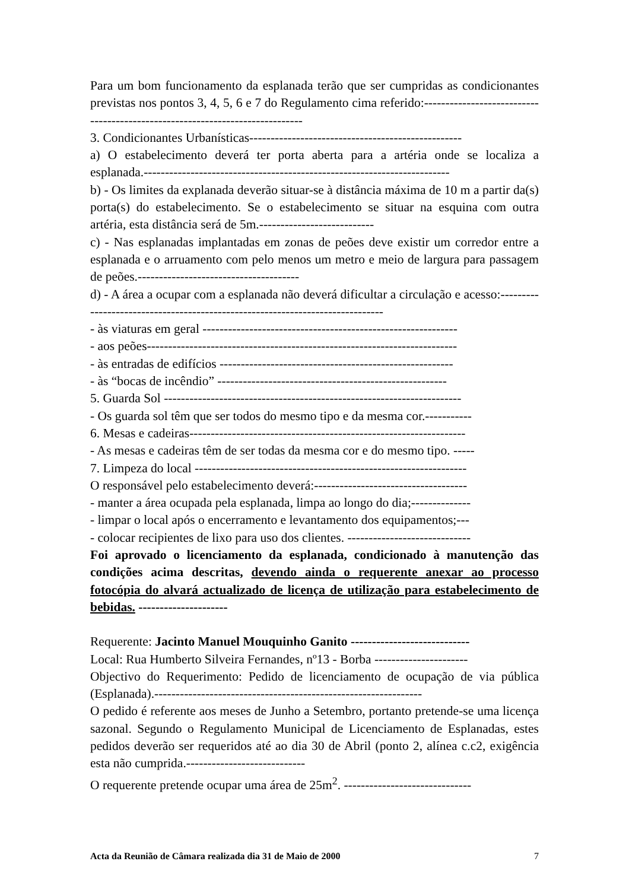Para um bom funcionamento da esplanada terão que ser cumpridas as condicionantes previstas nos pontos 3, 4, 5, 6 e 7 do Regulamento cima referido:-----------------------------------------------------------------------------
3. Condicionantes Urbanísticas--------------------------------------------------
a) O estabelecimento deverá ter porta aberta para a artéria onde se localiza a esplanada.------------------------------------------------------------------------
b) - Os limites da explanada deverão situar-se à distância máxima de 10 m a partir da(s) porta(s) do estabelecimento. Se o estabelecimento se situar na esquina com outra artéria, esta distância será de 5m.---------------------------
c) - Nas esplanadas implantadas em zonas de peões deve existir um corredor entre a esplanada e o arruamento com pelo menos um metro e meio de largura para passagem de peões.--------------------------------------
d) - A área a ocupar com a esplanada não deverá dificultar a circulação e acesso:------------------------------------------------------------------------------
- às viaturas em geral ------------------------------------------------------------
- aos peões-------------------------------------------------------------------------
- às entradas de edifícios -------------------------------------------------------
- às “bocas de incêndio” ------------------------------------------------------
5. Guarda Sol ----------------------------------------------------------------------
- Os guarda sol têm que ser todos do mesmo tipo e da mesma cor.-----------
6. Mesas e cadeiras-----------------------------------------------------------------
- As mesas e cadeiras têm de ser todas da mesma cor e do mesmo tipo. -----
7. Limpeza do local ----------------------------------------------------------------
O responsável pelo estabelecimento deverá:------------------------------------
- manter a área ocupada pela esplanada, limpa ao longo do dia;--------------
- limpar o local após o encerramento e levantamento dos equipamentos;---
- colocar recipientes de lixo para uso dos clientes. -----------------------------
Foi aprovado o licenciamento da esplanada, condicionado à manutenção das condições acima descritas, devendo ainda o requerente anexar ao processo fotocópia do alvará actualizado de licença de utilização para estabelecimento de bebidas. ---------------------
Requerente: Jacinto Manuel Mouquinho Ganito ----------------------------
Local: Rua Humberto Silveira Fernandes, nº13 - Borba ----------------------
Objectivo do Requerimento: Pedido de licenciamento de ocupação de via pública (Esplanada).---------------------------------------------------------------
O pedido é referente aos meses de Junho a Setembro, portanto pretende-se uma licença sazonal. Segundo o Regulamento Municipal de Licenciamento de Esplanadas, estes pedidos deverão ser requeridos até ao dia 30 de Abril (ponto 2, alínea c.c2, exigência esta não cumprida.----------------------------
O requerente pretende ocupar uma área de 25m<sup>2</sup>. ------------------------------
Acta da Reunião de Câmara realizada dia 31 de Maio de 2000 7